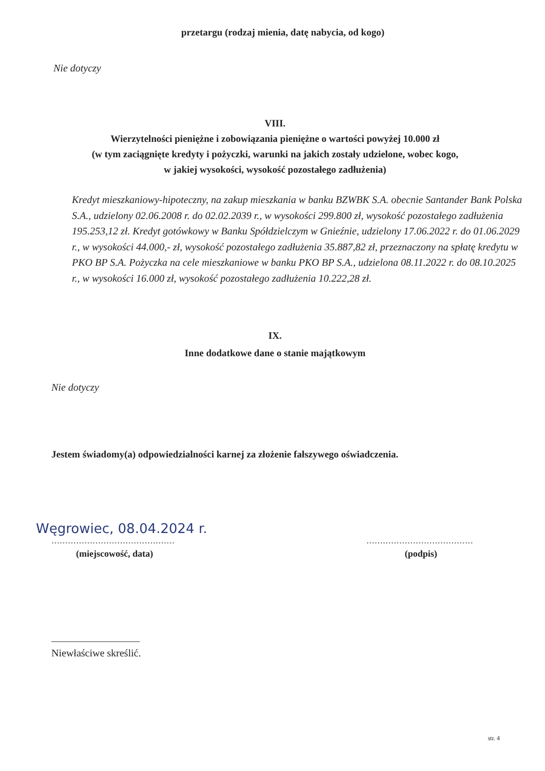przetargu (rodzaj mienia, datę nabycia, od kogo)
Nie dotyczy
VIII.
Wierzytelności pieniężne i zobowiązania pieniężne o wartości powyżej 10.000 zł
(w tym zaciągnięte kredyty i pożyczki, warunki na jakich zostały udzielone, wobec kogo,
w jakiej wysokości, wysokość pozostałego zadłużenia)
Kredyt mieszkaniowy-hipoteczny, na zakup mieszkania w banku BZWBK S.A. obecnie Santander Bank Polska S.A., udzielony 02.06.2008 r. do 02.02.2039 r., w wysokości 299.800 zł, wysokość pozostałego zadłużenia 195.253,12 zł. Kredyt gotówkowy w Banku Spółdzielczym w Gnieźnie, udzielony 17.06.2022 r. do 01.06.2029 r., w wysokości 44.000,- zł, wysokość pozostałego zadłużenia 35.887,82 zł, przeznaczony na spłatę kredytu w PKO BP S.A. Pożyczka na cele mieszkaniowe w banku PKO BP S.A., udzielona 08.11.2022 r. do 08.10.2025 r., w wysokości 16.000 zł, wysokość pozostałego zadłużenia 10.222,28 zł.
IX.
Inne dodatkowe dane o stanie majątkowym
Nie dotyczy
Jestem świadomy(a) odpowiedzialności karnej za złożenie fałszywego oświadczenia.
Węgrowiec, 08.04.2024 r.
………………………………………
(miejscowość, data)
…………………………………
(podpis)
Niewłaściwe skreślić.
str. 4